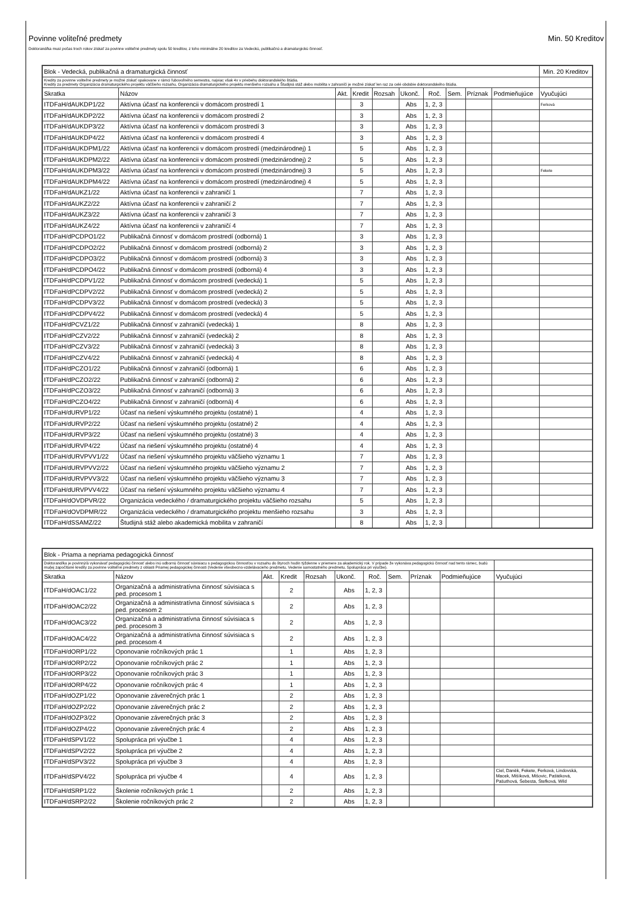Povinne voliteľné predmety Min. 50 Kreditov
Doktorand/ka musí počas troch rokov získať za povinne voliteľné predmety spolu 50 kreditov, z toho minimálne 20 kreditov za Vedeckú, publikačnú a dramaturgickú činnosť.
| Blok - Vedecká, publikačná a dramaturgická činnosť | | | | | | | | | | Min. 20 Kreditov |
| Kredity za povinne voliteľné predmety je možné získať opakovane v rámci ľubovoľného semestra, najviac však 4x v priebehu doktorandského štúdia. Kredity za predmety Organizácia dramaturgického projektu väčšieho rozsahu, Organizácia dramaturgického projektu menšieho rozsahu a Študijná stáž alebo mobilita v zahraničí je možné získať len raz za celé obdobie doktorandského štúdia. | | | | | | | | | | |
| Skratka | Názov | Akt. | Kredit | Rozsah | Ukonč. | Roč. | Sem. | Príznak | Podmieňujúce | Vyučujúci |
| ITDFaH/dAUKDP1/22 | Aktívna účasť na konferencii v domácom prostredí 1 | | 3 | | Abs | 1, 2, 3 | | | | Ferková |
| ITDFaH/dAUKDP2/22 | Aktívna účasť na konferencii v domácom prostredí 2 | | 3 | | Abs | 1, 2, 3 | | | | |
| ITDFaH/dAUKDP3/22 | Aktívna účasť na konferencii v domácom prostredí 3 | | 3 | | Abs | 1, 2, 3 | | | | |
| ITDFaH/dAUKDP4/22 | Aktívna účasť na konferencii v domácom prostredí 4 | | 3 | | Abs | 1, 2, 3 | | | | |
| ITDFaH/dAUKDPM1/22 | Aktívna účasť na konferencii v domácom prostredí (medzinárodnej) 1 | | 5 | | Abs | 1, 2, 3 | | | | |
| ITDFaH/dAUKDPM2/22 | Aktívna účasť na konferencii v domácom prostredí (medzinárodnej) 2 | | 5 | | Abs | 1, 2, 3 | | | | |
| ITDFaH/dAUKDPM3/22 | Aktívna účasť na konferencii v domácom prostredí (medzinárodnej) 3 | | 5 | | Abs | 1, 2, 3 | | | | Fekete |
| ITDFaH/dAUKDPM4/22 | Aktívna účasť na konferencii v domácom prostredí (medzinárodnej) 4 | | 5 | | Abs | 1, 2, 3 | | | | |
| ITDFaH/dAUKZ1/22 | Aktívna účasť na konferencii v zahraničí 1 | | 7 | | Abs | 1, 2, 3 | | | | |
| ITDFaH/dAUKZ2/22 | Aktívna účasť na konferencii v zahraničí 2 | | 7 | | Abs | 1, 2, 3 | | | | |
| ITDFaH/dAUKZ3/22 | Aktívna účasť na konferencii v zahraničí 3 | | 7 | | Abs | 1, 2, 3 | | | | |
| ITDFaH/dAUKZ4/22 | Aktívna účasť na konferencii v zahraničí 4 | | 7 | | Abs | 1, 2, 3 | | | | |
| ITDFaH/dPCDPO1/22 | Publikačná činnosť v domácom prostredí (odborná) 1 | | 3 | | Abs | 1, 2, 3 | | | | |
| ITDFaH/dPCDPO2/22 | Publikačná činnosť v domácom prostredí (odborná) 2 | | 3 | | Abs | 1, 2, 3 | | | | |
| ITDFaH/dPCDPO3/22 | Publikačná činnosť v domácom prostredí (odborná) 3 | | 3 | | Abs | 1, 2, 3 | | | | |
| ITDFaH/dPCDPO4/22 | Publikačná činnosť v domácom prostredí (odborná) 4 | | 3 | | Abs | 1, 2, 3 | | | | |
| ITDFaH/dPCDPV1/22 | Publikačná činnosť v domácom prostredí (vedecká) 1 | | 5 | | Abs | 1, 2, 3 | | | | |
| ITDFaH/dPCDPV2/22 | Publikačná činnosť v domácom prostredí (vedecká) 2 | | 5 | | Abs | 1, 2, 3 | | | | |
| ITDFaH/dPCDPV3/22 | Publikačná činnosť v domácom prostredí (vedecká) 3 | | 5 | | Abs | 1, 2, 3 | | | | |
| ITDFaH/dPCDPV4/22 | Publikačná činnosť v domácom prostredí (vedecká) 4 | | 5 | | Abs | 1, 2, 3 | | | | |
| ITDFaH/dPCVZ1/22 | Publikačná činnosť v zahraničí (vedecká) 1 | | 8 | | Abs | 1, 2, 3 | | | | |
| ITDFaH/dPCZV2/22 | Publikačná činnosť v zahraničí (vedecká) 2 | | 8 | | Abs | 1, 2, 3 | | | | |
| ITDFaH/dPCZV3/22 | Publikačná činnosť v zahraničí (vedecká) 3 | | 8 | | Abs | 1, 2, 3 | | | | |
| ITDFaH/dPCZV4/22 | Publikačná činnosť v zahraničí (vedecká) 4 | | 8 | | Abs | 1, 2, 3 | | | | |
| ITDFaH/dPCZO1/22 | Publikačná činnosť v zahraničí (odborná) 1 | | 6 | | Abs | 1, 2, 3 | | | | |
| ITDFaH/dPCZO2/22 | Publikačná činnosť v zahraničí (odborná) 2 | | 6 | | Abs | 1, 2, 3 | | | | |
| ITDFaH/dPCZO3/22 | Publikačná činnosť v zahraničí (odborná) 3 | | 6 | | Abs | 1, 2, 3 | | | | |
| ITDFaH/dPCZO4/22 | Publikačná činnosť v zahraničí (odborná) 4 | | 6 | | Abs | 1, 2, 3 | | | | |
| ITDFaH/dURVP1/22 | Účasť na riešení výskumného projektu (ostatné) 1 | | 4 | | Abs | 1, 2, 3 | | | | |
| ITDFaH/dURVP2/22 | Účasť na riešení výskumného projektu (ostatné) 2 | | 4 | | Abs | 1, 2, 3 | | | | |
| ITDFaH/dURVP3/22 | Účasť na riešení výskumného projektu (ostatné) 3 | | 4 | | Abs | 1, 2, 3 | | | | |
| ITDFaH/dURVP4/22 | Účasť na riešení výskumného projektu (ostatné) 4 | | 4 | | Abs | 1, 2, 3 | | | | |
| ITDFaH/dURVPVV1/22 | Účasť na riešení výskumného projektu väčšieho významu 1 | | 7 | | Abs | 1, 2, 3 | | | | |
| ITDFaH/dURVPVV2/22 | Účasť na riešení výskumného projektu väčšieho významu 2 | | 7 | | Abs | 1, 2, 3 | | | | |
| ITDFaH/dURVPVV3/22 | Účasť na riešení výskumného projektu väčšieho významu 3 | | 7 | | Abs | 1, 2, 3 | | | | |
| ITDFaH/dURVPVV4/22 | Účasť na riešení výskumného projektu väčšieho významu 4 | | 7 | | Abs | 1, 2, 3 | | | | |
| ITDFaH/dOVDPVR/22 | Organizácia vedeckého / dramaturgického projektu väčšieho rozsahu | | 5 | | Abs | 1, 2, 3 | | | | |
| ITDFaH/dOVDPMR/22 | Organizácia vedeckého / dramaturgického projektu menšieho rozsahu | | 3 | | Abs | 1, 2, 3 | | | | |
| ITDFaH/dSSAMZ/22 | Študijná stáž alebo akademická mobilita v zahraničí | | 8 | | Abs | 1, 2, 3 | | | | |
| Blok - Priama a nepriama pedagogická činnosť | | | | | | | | | | |
| Doktorand/ka je povinný/á vykonávať pedagogickú činnosť alebo inú odbornú činnosť súvisiacu s pedagogickou činnosťou v rozsahu do štyroch hodín týždenne v priemere za akademický rok. V prípade že vykonáva pedagogickú činnosť nad tento rámec, budú mu/jej započítané kredity za povinne voliteľné predmety z oblasti Priamej pedagogickej činnosti (Vedenie všeobecno-vzdelávacieho predmetu, Vedenie samostatného predmetu, Spolupráca pri výučbe). | | | | | | | | | | |
| Skratka | Názov | Akt. | Kredit | Rozsah | Ukonč. | Roč. | Sem. | Príznak | Podmieňujúce | Vyučujúci |
| ITDFaH/dOAC1/22 | Organizačná a administratívna činnosť súvisiaca s ped. procesom 1 | | 2 | | Abs | 1, 2, 3 | | | | |
| ITDFaH/dOAC2/22 | Organizačná a administratívna činnosť súvisiaca s ped. procesom 2 | | 2 | | Abs | 1, 2, 3 | | | | |
| ITDFaH/dOAC3/22 | Organizačná a administratívna činnosť súvisiaca s ped. procesom 3 | | 2 | | Abs | 1, 2, 3 | | | | |
| ITDFaH/dOAC4/22 | Organizačná a administratívna činnosť súvisiaca s ped. procesom 4 | | 2 | | Abs | 1, 2, 3 | | | | |
| ITDFaH/dORP1/22 | Oponovanie ročníkových prác 1 | | 1 | | Abs | 1, 2, 3 | | | | |
| ITDFaH/dORP2/22 | Oponovanie ročníkových prác 2 | | 1 | | Abs | 1, 2, 3 | | | | |
| ITDFaH/dORP3/22 | Oponovanie ročníkových prác 3 | | 1 | | Abs | 1, 2, 3 | | | | |
| ITDFaH/dORP4/22 | Oponovanie ročníkových prác 4 | | 1 | | Abs | 1, 2, 3 | | | | |
| ITDFaH/dOZP1/22 | Oponovanie záverečných prác 1 | | 2 | | Abs | 1, 2, 3 | | | | |
| ITDFaH/dOZP2/22 | Oponovanie záverečných prác 2 | | 2 | | Abs | 1, 2, 3 | | | | |
| ITDFaH/dOZP3/22 | Oponovanie záverečných prác 3 | | 2 | | Abs | 1, 2, 3 | | | | |
| ITDFaH/dOZP4/22 | Oponovanie záverečných prác 4 | | 2 | | Abs | 1, 2, 3 | | | | |
| ITDFaH/dSPV1/22 | Spolupráca pri výučbe 1 | | 4 | | Abs | 1, 2, 3 | | | | |
| ITDFaH/dSPV2/22 | Spolupráca pri výučbe 2 | | 4 | | Abs | 1, 2, 3 | | | | |
| ITDFaH/dSPV3/22 | Spolupráca pri výučbe 3 | | 4 | | Abs | 1, 2, 3 | | | | |
| ITDFaH/dSPV4/22 | Spolupráca pri výučbe 4 | | 4 | | Abs | 1, 2, 3 | | | | Ciel, Daněk, Fekete, Ferková, Lindovská, Macek, Mišíková, Mišovic, Paštéková, Pašuthová, Šebesta, Štefková, Wild |
| ITDFaH/dSRP1/22 | Školenie ročníkových prác 1 | | 2 | | Abs | 1, 2, 3 | | | | |
| ITDFaH/dSRP2/22 | Školenie ročníkových prác 2 | | 2 | | Abs | 1, 2, 3 | | | | |